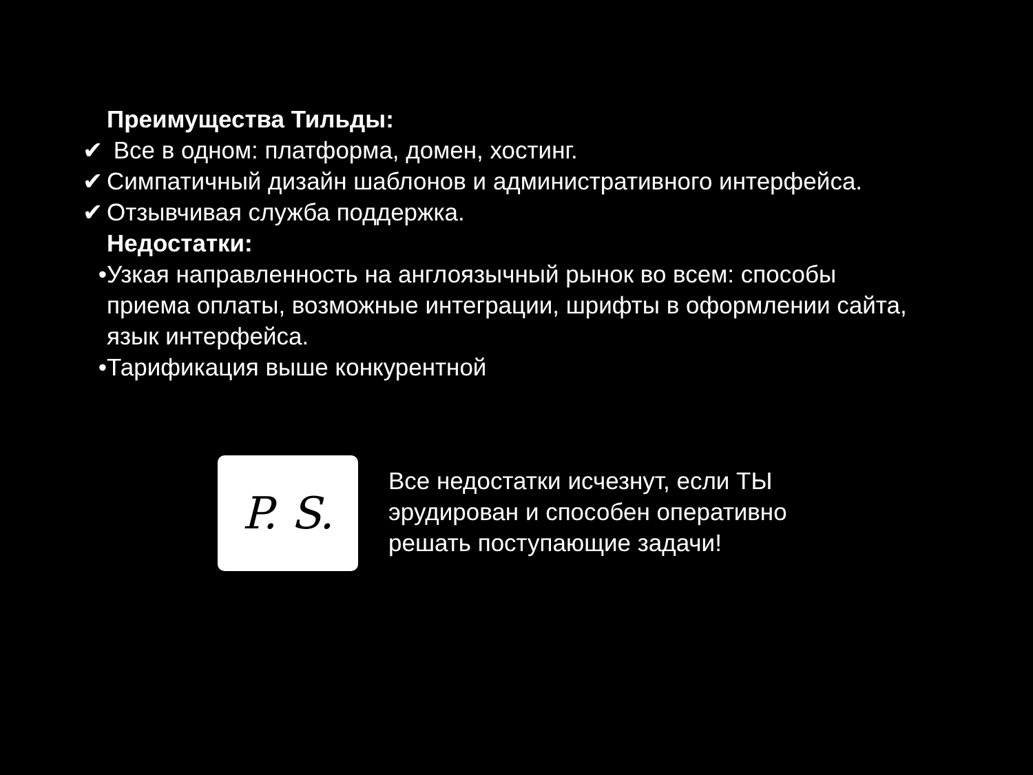Преимущества Тильды:
✔ Все в одном: платформа, домен, хостинг.
✔ Симпатичный дизайн шаблонов и административного интерфейса.
✔ Отзывчивая служба поддержка.
Недостатки:
• Узкая направленность на англоязычный рынок во всем: способы приема оплаты, возможные интеграции, шрифты в оформлении сайта, язык интерфейса.
• Тарификация выше конкурентной
P. S.
Все недостатки исчезнут, если ТЫ эрудирован и способен оперативно решать поступающие задачи!